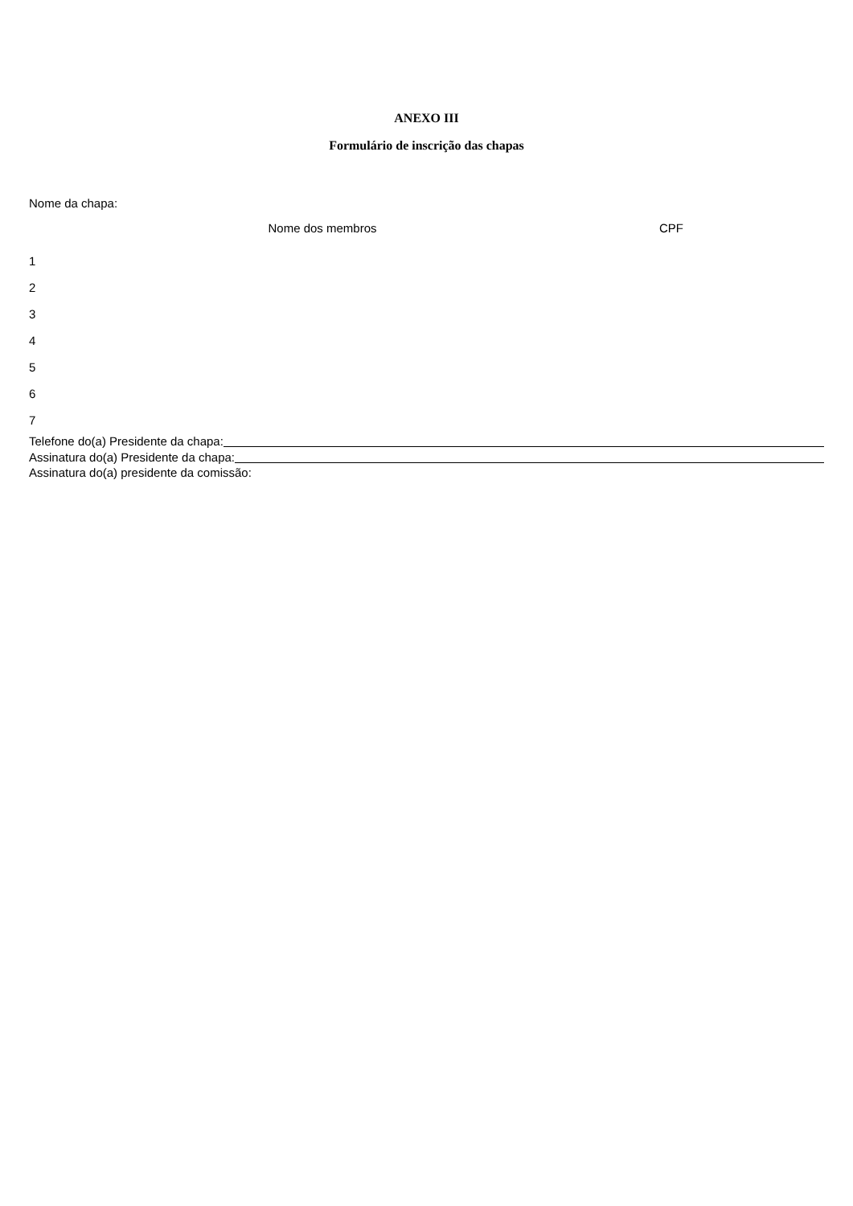ANEXO III
Formulário de inscrição das chapas
Nome da chapa:
| | Nome dos membros | CPF |
| --- | --- | --- |
| 1 | | |
| 2 | | |
| 3 | | |
| 4 | | |
| 5 | | |
| 6 | | |
| 7 | | |
Telefone do(a) Presidente da chapa:
Assinatura do(a) Presidente da chapa:
Assinatura do(a) presidente da comissão: